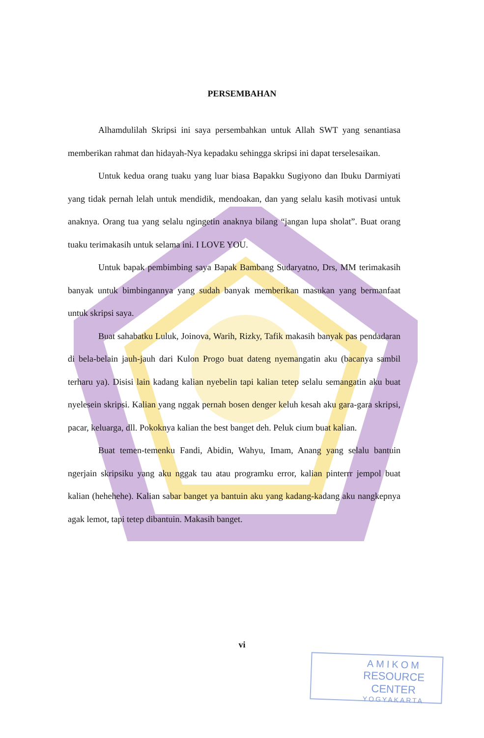PERSEMBAHAN
Alhamdulilah Skripsi ini saya persembahkan untuk Allah SWT yang senantiasa memberikan rahmat dan hidayah-Nya kepadaku sehingga skripsi ini dapat terselesaikan.
Untuk kedua orang tuaku yang luar biasa Bapakku Sugiyono dan Ibuku Darmiyati yang tidak pernah lelah untuk mendidik, mendoakan, dan yang selalu kasih motivasi untuk anaknya. Orang tua yang selalu ngingetin anaknya bilang “jangan lupa sholat”. Buat orang tuaku terimakasih untuk selama ini. I LOVE YOU.
Untuk bapak pembimbing saya Bapak Bambang Sudaryatno, Drs, MM terimakasih banyak untuk bimbingannya yang sudah banyak memberikan masukan yang bermanfaat untuk skripsi saya.
Buat sahabatku Luluk, Joinova, Warih, Rizky, Tafik makasih banyak pas pendadaran di bela-belain jauh-jauh dari Kulon Progo buat dateng nyemangatin aku (bacanya sambil terharu ya). Disisi lain kadang kalian nyebelin tapi kalian tetep selalu semangatin aku buat nyelesein skripsi. Kalian yang nggak pernah bosen denger keluh kesah aku gara-gara skripsi, pacar, keluarga, dll. Pokoknya kalian the best banget deh. Peluk cium buat kalian.
Buat temen-temenku Fandi, Abidin, Wahyu, Imam, Anang yang selalu bantuin ngerjain skripsiku yang aku nggak tau atau programku error, kalian pinterrr jempol buat kalian (hehehehe). Kalian sabar banget ya bantuin aku yang kadang-kadang aku nangkepnya agak lemot, tapi tetep dibantuin. Makasih banget.
vi
AMIKOM
RESOURCE CENTER
YOGYAKARTA